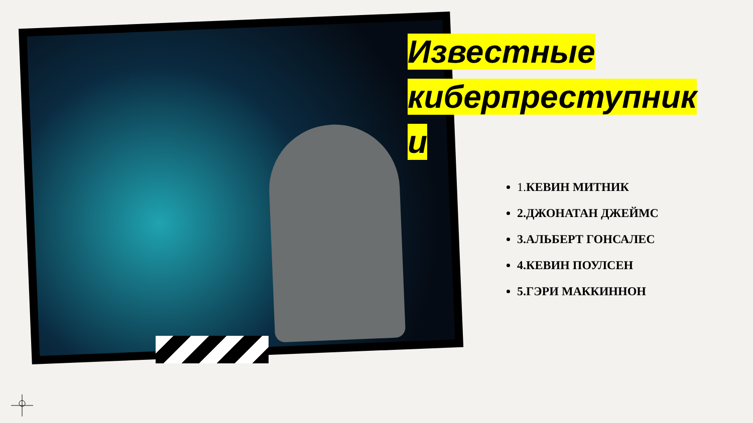Известные киберпреступник и
1. КЕВИН МИТНИК
2.ДЖОНАТАН ДЖЕЙМС
3.АЛЬБЕРТ ГОНСАЛЕС
4.КЕВИН ПОУЛСЕН
5.ГЭРИ МАККИННОН